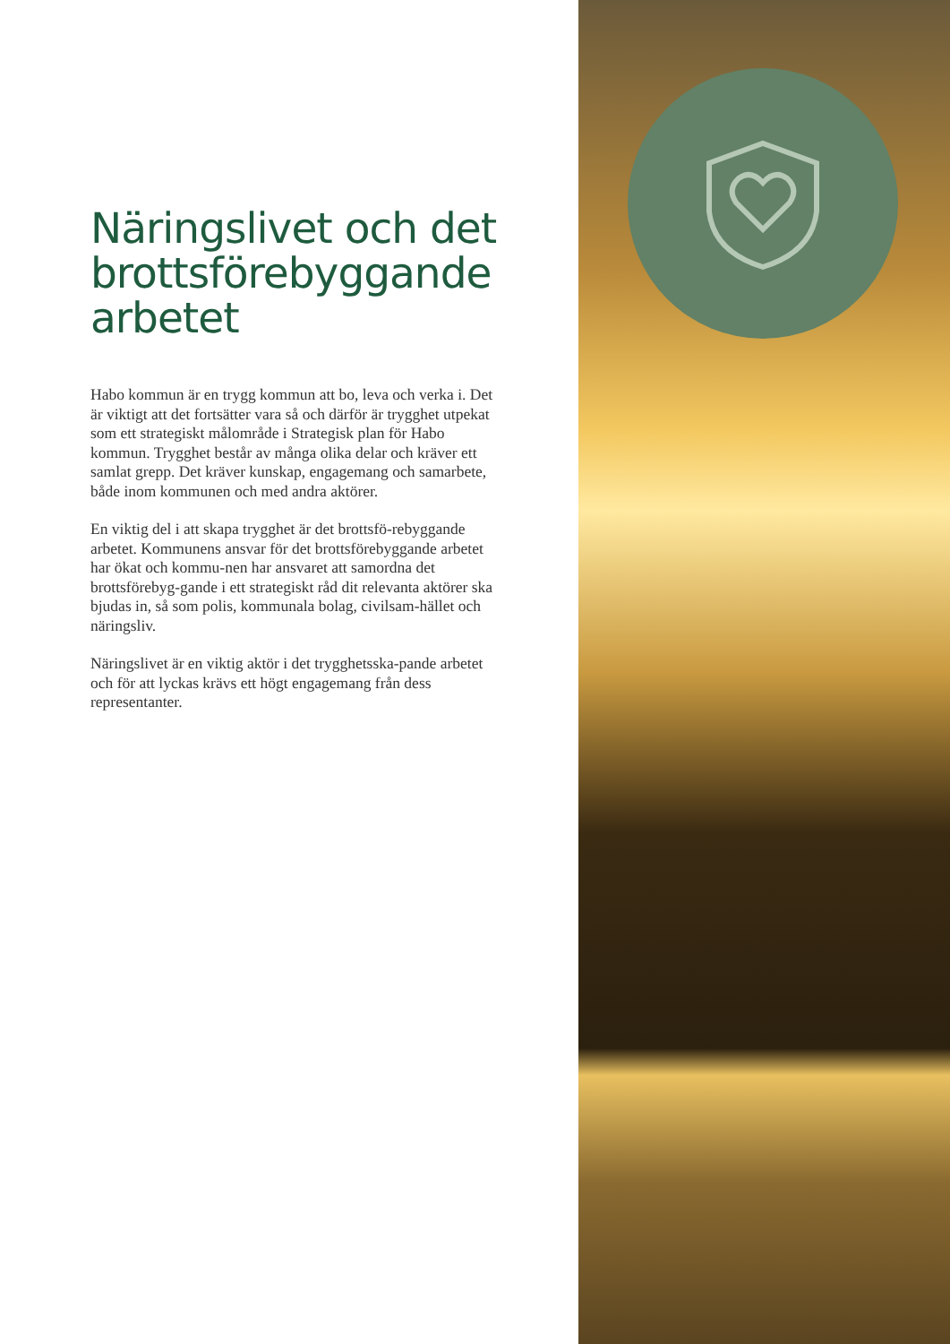Näringslivet och det brottsförebyggande arbetet
Habo kommun är en trygg kommun att bo, leva och verka i. Det är viktigt att det fortsätter vara så och därför är trygghet utpekat som ett strategiskt målområde i Strategisk plan för Habo kommun. Trygghet består av många olika delar och kräver ett samlat grepp. Det kräver kunskap, engagemang och samarbete, både inom kommunen och med andra aktörer.
En viktig del i att skapa trygghet är det brottsfö-rebyggande arbetet. Kommunens ansvar för det brottsförebyggande arbetet har ökat och kommu-nen har ansvaret att samordna det brottsförebyg-gande i ett strategiskt råd dit relevanta aktörer ska bjudas in, så som polis, kommunala bolag, civilsam-hället och näringsliv.
Näringslivet är en viktig aktör i det trygghetsska-pande arbetet och för att lyckas krävs ett högt engagemang från dess representanter.